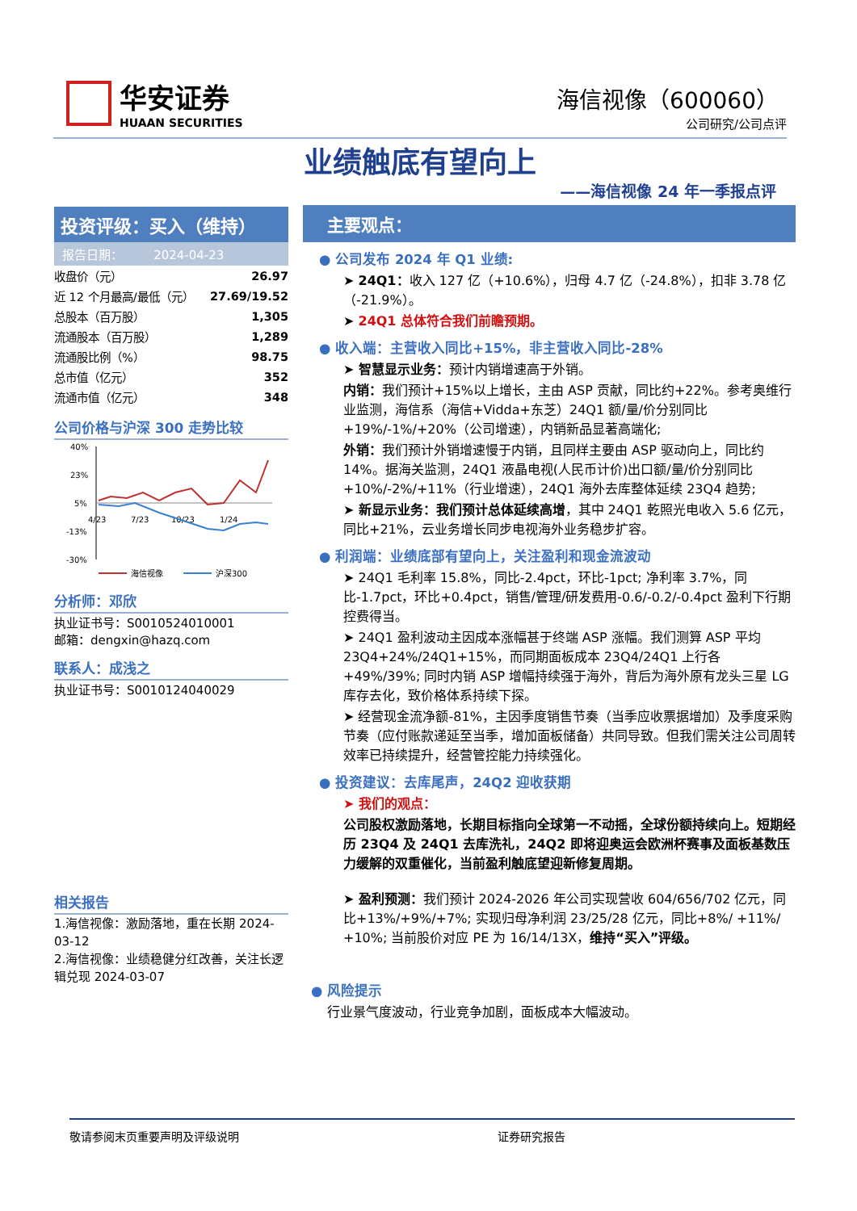华安证券
HUAAN SECURITIES
海信视像（600060）
公司研究/公司点评
业绩触底有望向上
——海信视像 24 年一季报点评
投资评级：买入（维持）
报告日期： 2024-04-23
| 收盘价（元） | 26.97 |
| 近 12 个月最高/最低（元） | 27.69/19.52 |
| 总股本（百万股） | 1,305 |
| 流通股本（百万股） | 1,289 |
| 流通股比例（%） | 98.75 |
| 总市值（亿元） | 352 |
| 流通市值（亿元） | 348 |
公司价格与沪深 300 走势比较
40%
23%
5%
-13%
-30%
4/23
7/23
10/23
1/24
海信视像
沪深300
分析师：邓欣
执业证书号：S0010524010001
邮箱：dengxin@hazq.com
联系人：成浅之
执业证书号：S0010124040029
相关报告
1.海信视像：激励落地，重在长期 2024-03-12
2.海信视像：业绩稳健分红改善，关注长逻辑兑现 2024-03-07
主要观点：
● 公司发布 2024 年 Q1 业绩:
➤ 24Q1：收入 127 亿（+10.6%），归母 4.7 亿（-24.8%），扣非 3.78 亿（-21.9%）。
➤ 24Q1 总体符合我们前瞻预期。
● 收入端：主营收入同比+15%，非主营收入同比-28%
➤ 智慧显示业务：预计内销增速高于外销。
内销：我们预计+15%以上增长，主由 ASP 贡献，同比约+22%。参考奥维行业监测，海信系（海信+Vidda+东芝）24Q1 额/量/价分别同比+19%/-1%/+20%（公司增速），内销新品显著高端化;
外销：我们预计外销增速慢于内销，且同样主要由 ASP 驱动向上，同比约 14%。据海关监测，24Q1 液晶电视(人民币计价)出口额/量/价分别同比+10%/-2%/+11%（行业增速），24Q1 海外去库整体延续 23Q4 趋势;
➤ 新显示业务：我们预计总体延续高增，其中 24Q1 乾照光电收入 5.6 亿元，同比+21%，云业务增长同步电视海外业务稳步扩容。
● 利润端：业绩底部有望向上，关注盈利和现金流波动
➤ 24Q1 毛利率 15.8%，同比-2.4pct，环比-1pct; 净利率 3.7%，同比-1.7pct，环比+0.4pct，销售/管理/研发费用-0.6/-0.2/-0.4pct 盈利下行期控费得当。
➤ 24Q1 盈利波动主因成本涨幅甚于终端 ASP 涨幅。我们测算 ASP 平均 23Q4+24%/24Q1+15%，而同期面板成本 23Q4/24Q1 上行各+49%/39%; 同时内销 ASP 增幅持续强于海外，背后为海外原有龙头三星 LG 库存去化，致价格体系持续下探。
➤ 经营现金流净额-81%，主因季度销售节奏（当季应收票据增加）及季度采购节奏（应付账款递延至当季，增加面板储备）共同导致。但我们需关注公司周转效率已持续提升，经营管控能力持续强化。
● 投资建议：去库尾声，24Q2 迎收获期
➤ 我们的观点：
公司股权激励落地，长期目标指向全球第一不动摇，全球份额持续向上。短期经历 23Q4 及 24Q1 去库洗礼，24Q2 即将迎奥运会欧洲杯赛事及面板基数压力缓解的双重催化，当前盈利触底望迎新修复周期。
➤ 盈利预测：我们预计 2024-2026 年公司实现营收 604/656/702 亿元，同比+13%/+9%/+7%; 实现归母净利润 23/25/28 亿元，同比+8%/ +11%/ +10%; 当前股价对应 PE 为 16/14/13X，维持“买入”评级。
● 风险提示
行业景气度波动，行业竞争加剧，面板成本大幅波动。
敬请参阅末页重要声明及评级说明 证券研究报告